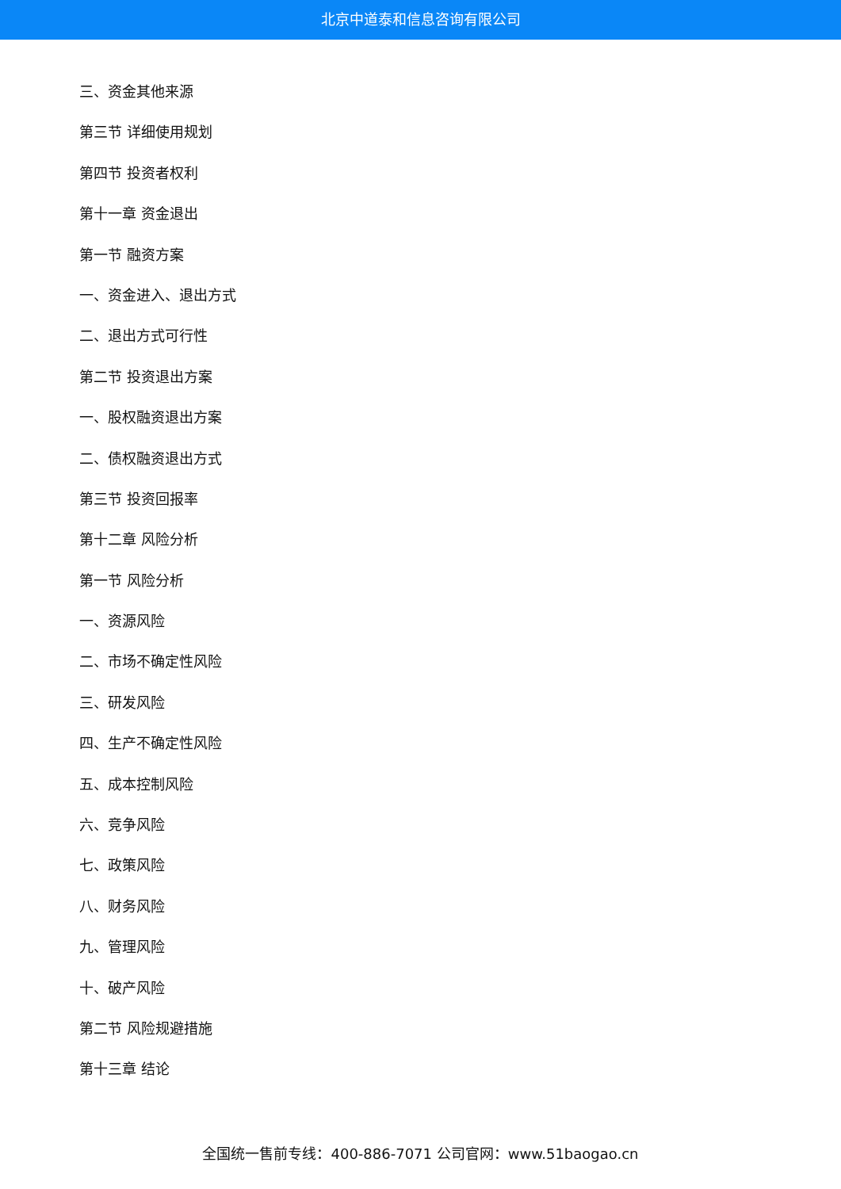北京中道泰和信息咨询有限公司
三、资金其他来源
第三节 详细使用规划
第四节 投资者权利
第十一章 资金退出
第一节 融资方案
一、资金进入、退出方式
二、退出方式可行性
第二节 投资退出方案
一、股权融资退出方案
二、债权融资退出方式
第三节 投资回报率
第十二章 风险分析
第一节 风险分析
一、资源风险
二、市场不确定性风险
三、研发风险
四、生产不确定性风险
五、成本控制风险
六、竞争风险
七、政策风险
八、财务风险
九、管理风险
十、破产风险
第二节 风险规避措施
第十三章 结论
全国统一售前专线：400-886-7071 公司官网：www.51baogao.cn